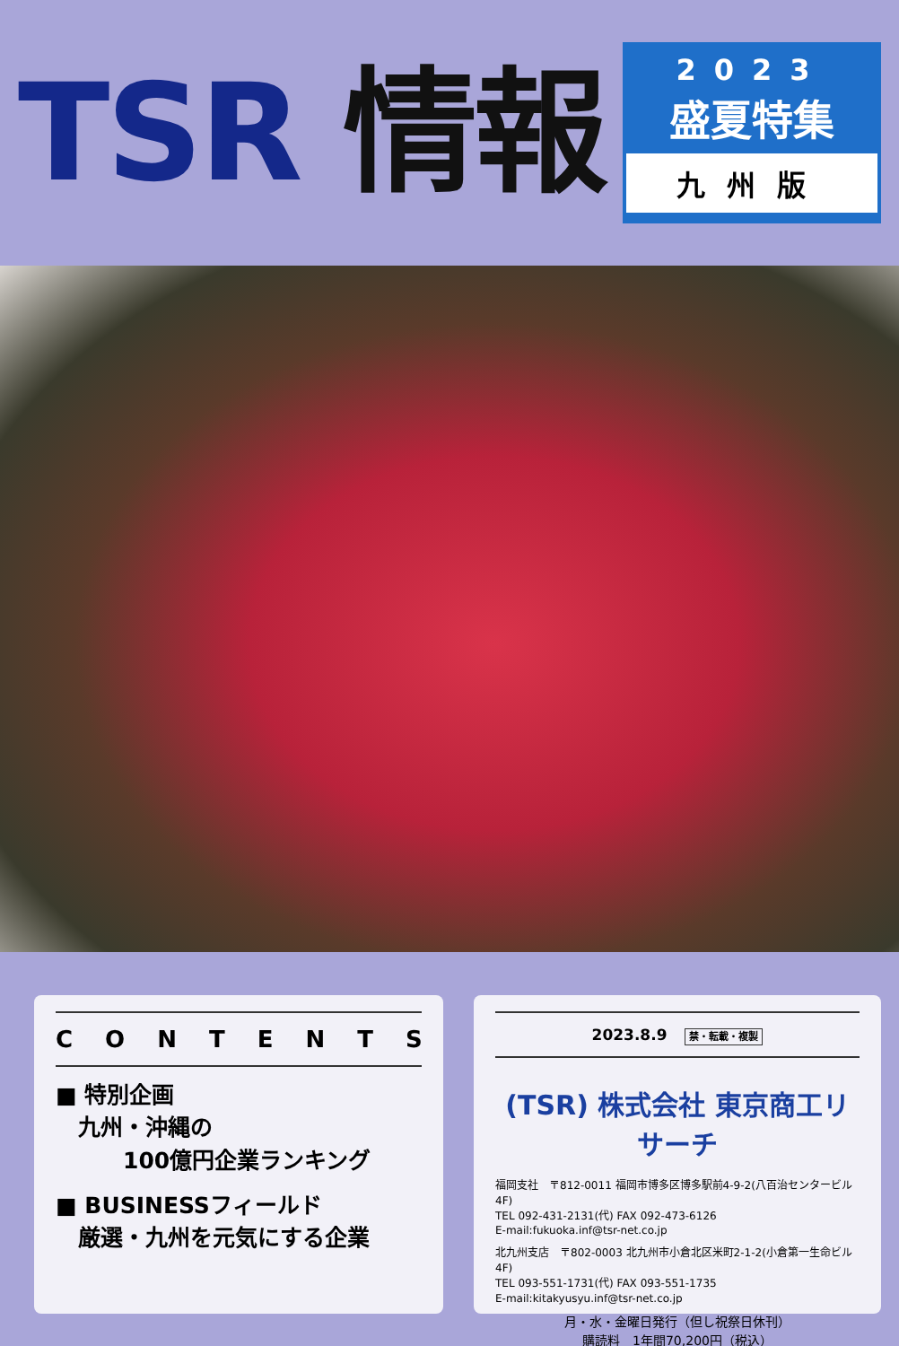TSR 情報
2023
盛夏特集
九州版
CONTENTS
■ 特別企画
　九州・沖縄の
　　　100億円企業ランキング
■ BUSINESSフィールド
　厳選・九州を元気にする企業
2023.8.9 禁・転載・複製
(TSR) 株式会社 東京商工リサーチ
福岡支社　〒812-0011 福岡市博多区博多駅前4-9-2(八百治センタービル4F)
TEL 092-431-2131(代) FAX 092-473-6126
E-mail:fukuoka.inf@tsr-net.co.jp
北九州支店　〒802-0003 北九州市小倉北区米町2-1-2(小倉第一生命ビル4F)
TEL 093-551-1731(代) FAX 093-551-1735
E-mail:kitakyusyu.inf@tsr-net.co.jp
月・水・金曜日発行（但し祝祭日休刊）
購読料　1年間70,200円（税込）